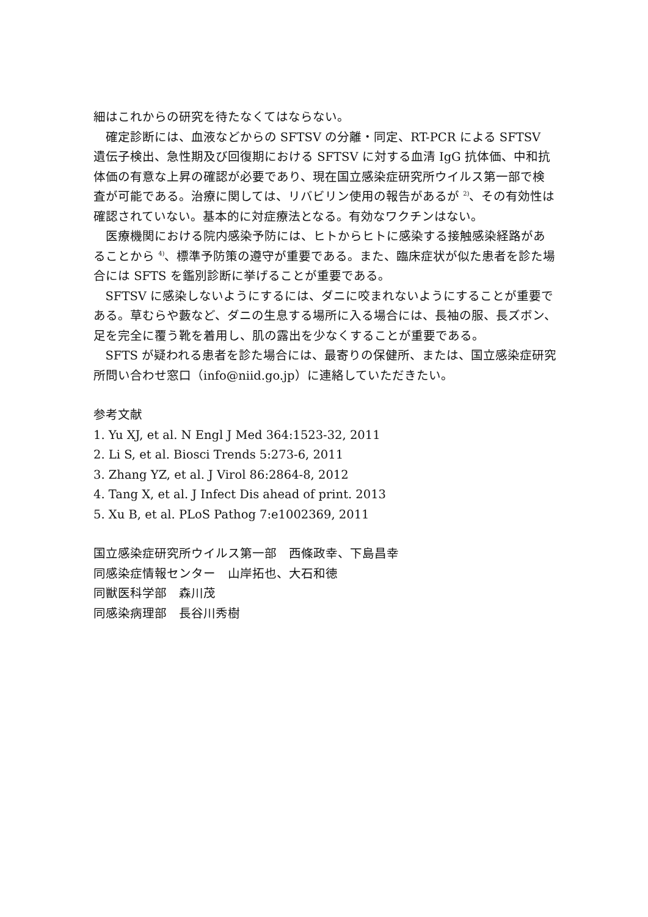細はこれからの研究を待たなくてはならない。
確定診断には、血液などからの SFTSV の分離・同定、RT-PCR による SFTSV 遺伝子検出、急性期及び回復期における SFTSV に対する血清 IgG 抗体価、中和抗体価の有意な上昇の確認が必要であり、現在国立感染症研究所ウイルス第一部で検査が可能である。治療に関しては、リバビリン使用の報告があるが <sup>2)</sup>、その有効性は確認されていない。基本的に対症療法となる。有効なワクチンはない。
医療機関における院内感染予防には、ヒトからヒトに感染する接触感染経路があることから <sup>4)</sup>、標準予防策の遵守が重要である。また、臨床症状が似た患者を診た場合には SFTS を鑑別診断に挙げることが重要である。
SFTSV に感染しないようにするには、ダニに咬まれないようにすることが重要である。草むらや藪など、ダニの生息する場所に入る場合には、長袖の服、長ズボン、足を完全に覆う靴を着用し、肌の露出を少なくすることが重要である。
SFTS が疑われる患者を診た場合には、最寄りの保健所、または、国立感染症研究所問い合わせ窓口（info@niid.go.jp）に連絡していただきたい。
参考文献
1. Yu XJ, et al. N Engl J Med 364:1523-32, 2011
2. Li S, et al. Biosci Trends 5:273-6, 2011
3. Zhang YZ, et al. J Virol 86:2864-8, 2012
4. Tang X, et al. J Infect Dis ahead of print. 2013
5. Xu B, et al. PLoS Pathog 7:e1002369, 2011
国立感染症研究所ウイルス第一部　西條政幸、下島昌幸
同感染症情報センター　山岸拓也、大石和徳
同獣医科学部　森川茂
同感染病理部　長谷川秀樹